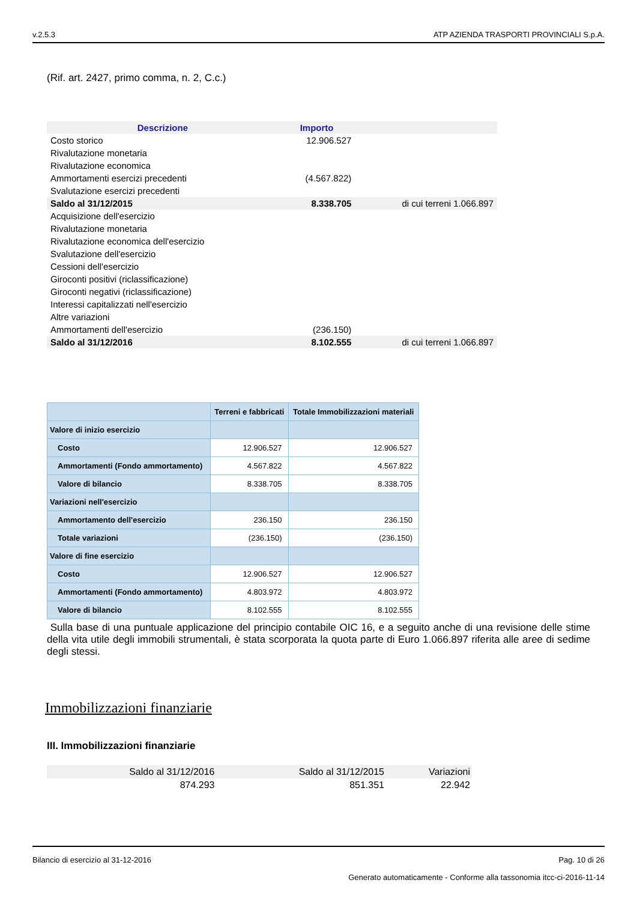v.2.5.3 ATP AZIENDA TRASPORTI PROVINCIALI S.p.A.
(Rif. art. 2427, primo comma, n. 2, C.c.)
| Descrizione | Importo | |
| --- | --- | --- |
| Costo storico | 12.906.527 | |
| Rivalutazione monetaria | | |
| Rivalutazione economica | | |
| Ammortamenti esercizi precedenti | (4.567.822) | |
| Svalutazione esercizi precedenti | | |
| Saldo al 31/12/2015 | 8.338.705 | di cui terreni 1.066.897 |
| Acquisizione dell'esercizio | | |
| Rivalutazione monetaria | | |
| Rivalutazione economica dell'esercizio | | |
| Svalutazione dell'esercizio | | |
| Cessioni dell'esercizio | | |
| Giroconti positivi (riclassificazione) | | |
| Giroconti negativi (riclassificazione) | | |
| Interessi capitalizzati nell'esercizio | | |
| Altre variazioni | | |
| Ammortamenti dell'esercizio | (236.150) | |
| Saldo al 31/12/2016 | 8.102.555 | di cui terreni 1.066.897 |
| | Terreni e fabbricati | Totale Immobilizzazioni materiali |
| --- | --- | --- |
| Valore di inizio esercizio | | |
| Costo | 12.906.527 | 12.906.527 |
| Ammortamenti (Fondo ammortamento) | 4.567.822 | 4.567.822 |
| Valore di bilancio | 8.338.705 | 8.338.705 |
| Variazioni nell'esercizio | | |
| Ammortamento dell'esercizio | 236.150 | 236.150 |
| Totale variazioni | (236.150) | (236.150) |
| Valore di fine esercizio | | |
| Costo | 12.906.527 | 12.906.527 |
| Ammortamenti (Fondo ammortamento) | 4.803.972 | 4.803.972 |
| Valore di bilancio | 8.102.555 | 8.102.555 |
Sulla base di una puntuale applicazione del principio contabile OIC 16, e a seguito anche di una revisione delle stime della vita utile degli immobili strumentali, è stata scorporata la quota parte di Euro 1.066.897 riferita alle aree di sedime degli stessi.
Immobilizzazioni finanziarie
III. Immobilizzazioni finanziarie
| Saldo al 31/12/2016 | Saldo al 31/12/2015 | Variazioni |
| --- | --- | --- |
| 874.293 | 851.351 | 22.942 |
Bilancio di esercizio al 31-12-2016 Pag. 10 di 26
Generato automaticamente - Conforme alla tassonomia itcc-ci-2016-11-14